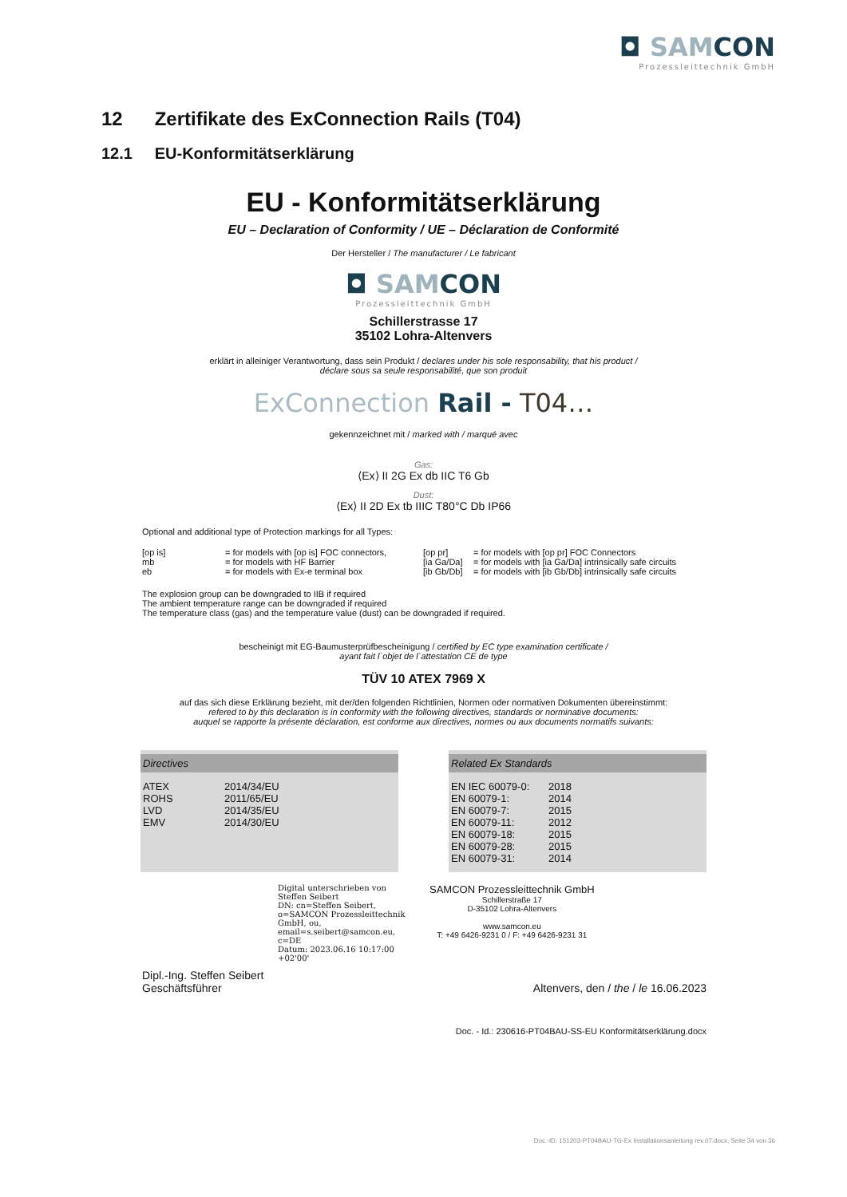◘ SAMCON
Prozessleittechnik GmbH
12 Zertifikate des ExConnection Rails (T04)
12.1 EU-Konformitätserklärung
EU - Konformitätserklärung
EU – Declaration of Conformity / UE – Déclaration de Conformité
Der Hersteller / The manufacturer / Le fabricant
◘ SAMCON
Prozessleittechnik GmbH
Schillerstrasse 17
35102 Lohra-Altenvers
erklärt in alleiniger Verantwortung, dass sein Produkt / declares under his sole responsability, that his product /
déclare sous sa seule responsabilité, que son produit
ExConnection Rail - T04…
gekennzeichnet mit / marked with / marqué avec
Gas:
⟨Ex⟩ II 2G Ex db IIC T6 Gb
Dust:
⟨Ex⟩ II 2D Ex tb IIIC T80°C Db IP66
Optional and additional type of Protection markings for all Types:
| [op is] | = for models with [op is] FOC connectors, | [op pr] | = for models with [op pr] FOC Connectors |
| mb | = for models with HF Barrier | [ia Ga/Da] | = for models with [ia Ga/Da] intrinsically safe circuits |
| eb | = for models with Ex-e terminal box | [ib Gb/Db] | = for models with [ib Gb/Db] intrinsically safe circuits |
The explosion group can be downgraded to IIB if required
The ambient temperature range can be downgraded if required
The temperature class (gas) and the temperature value (dust) can be downgraded if required.
bescheinigt mit EG-Baumusterprüfbescheinigung / certified by EC type examination certificate /
ayant fait l´objet de l´attestation CE de type
TÜV 10 ATEX 7969 X
auf das sich diese Erklärung bezieht, mit der/den folgenden Richtlinien, Normen oder normativen Dokumenten übereinstimmt:
refered to by this declaration is in conformity with the following directives, standards or norminative documents:
auquel se rapporte la présente déclaration, est conforme aux directives, normes ou aux documents normatifs suivants:
Directives
| ATEX | 2014/34/EU |
| ROHS | 2011/65/EU |
| LVD | 2014/35/EU |
| EMV | 2014/30/EU |
Related Ex Standards
| EN IEC 60079-0: | 2018 |
| EN 60079-1: | 2014 |
| EN 60079-7: | 2015 |
| EN 60079-11: | 2012 |
| EN 60079-18: | 2015 |
| EN 60079-28: | 2015 |
| EN 60079-31: | 2014 |
Digital unterschrieben von Steffen Seibert
DN: cn=Steffen Seibert, o=SAMCON Prozessleittechnik GmbH, ou, email=s.seibert@samcon.eu, c=DE
Datum: 2023.06.16 10:17:00 +02'00'
SAMCON Prozessleittechnik GmbH
Schillerstraße 17
D-35102 Lohra-Altenvers
www.samcon.eu
T: +49 6426-9231 0 / F: +49 6426-9231 31
Dipl.-Ing. Steffen Seibert
Geschäftsführer
Altenvers, den / the / le 16.06.2023
Doc. - Id.: 230616-PT04BAU-SS-EU Konformitätserklärung.docx
Doc.-ID: 151203-PT04BAU-TG-Ex Installationsanleitung rev.07.docx, Seite 34 von 36